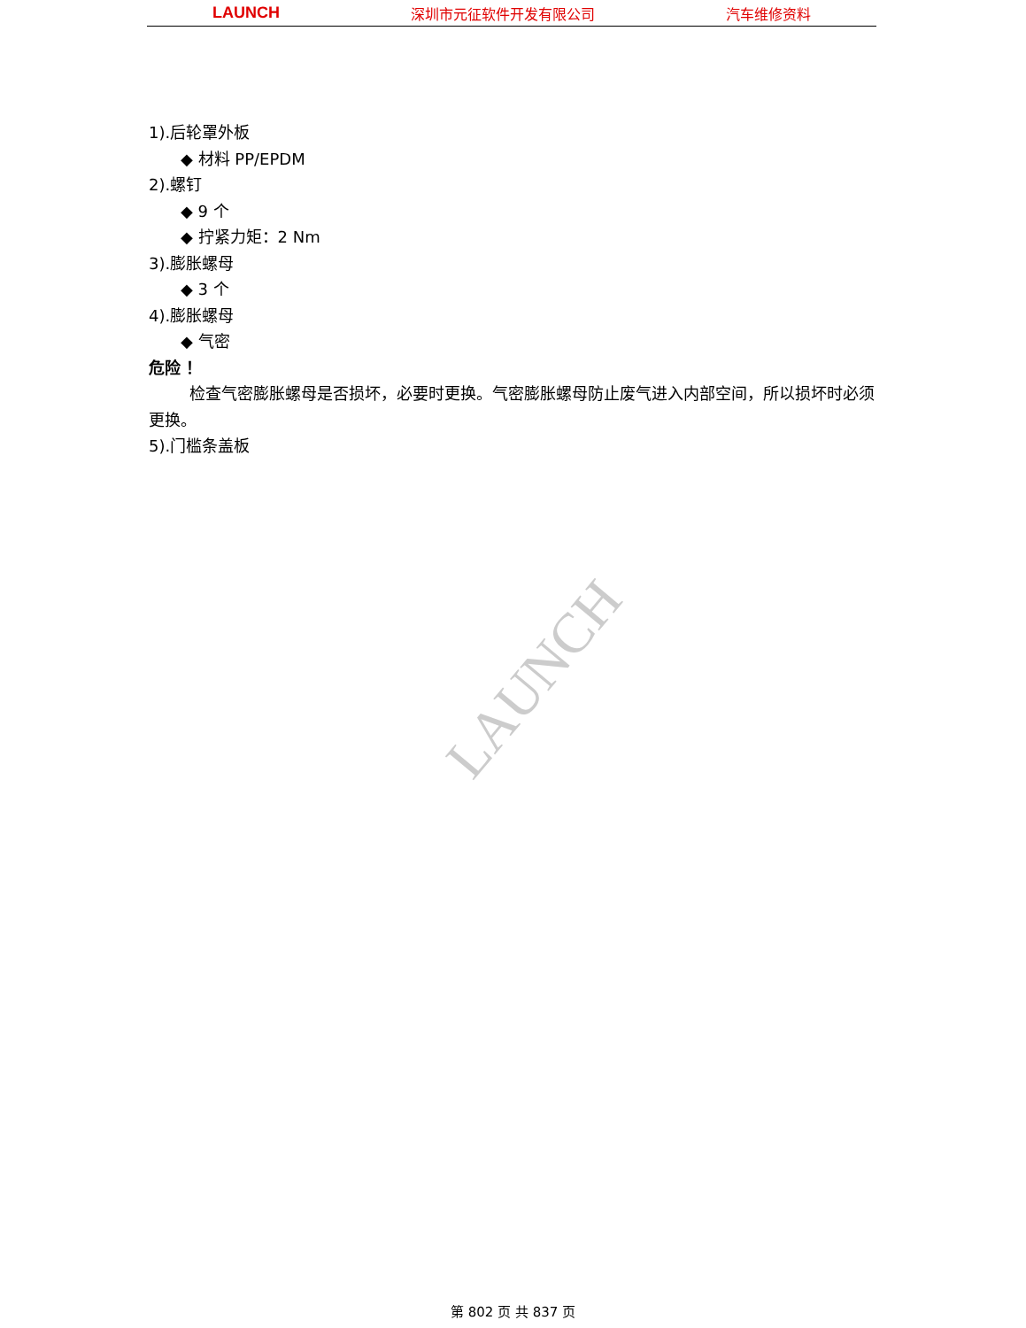LAUNCH 深圳市元征软件开发有限公司 汽车维修资料
1).后轮罩外板
◆ 材料 PP/EPDM
2).螺钉
◆ 9 个
◆ 拧紧力矩：2 Nm
3).膨胀螺母
◆ 3 个
4).膨胀螺母
◆ 气密
危险 ！
检查气密膨胀螺母是否损坏，必要时更换。气密膨胀螺母防止废气进入内部空间，所以损坏时必须更换。
5).门槛条盖板
LAUNCH
第 802 页 共 837 页